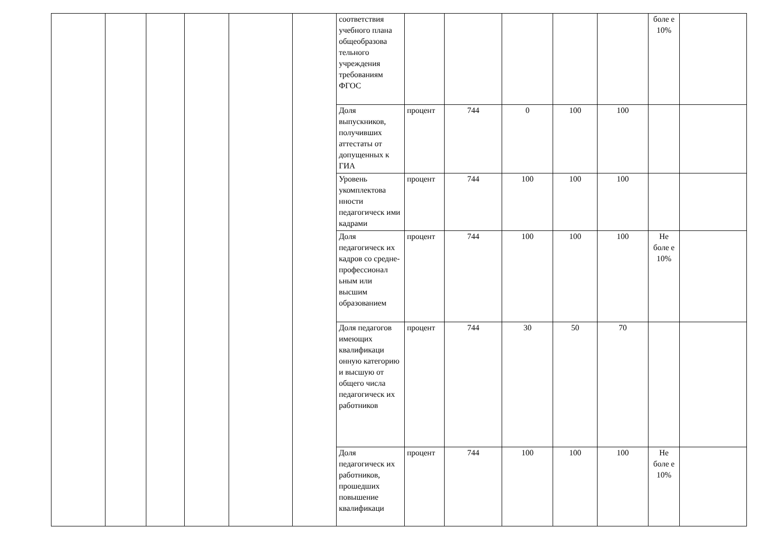| | | | | | | соответствия учебного плана общеобразова тельного учреждения требованиям ФГОС | | | | | | боле е 10% | |
| | | | | | | Доля выпускников, получивших аттестаты от допущенных к ГИА | процент | 744 | 0 | 100 | 100 | | |
| | | | | | | Уровень укомплектова нности педагогическ ими кадрами | процент | 744 | 100 | 100 | 100 | | |
| | | | | | | Доля педагогическ их кадров со средне-профессионал ьным или высшим образованием | процент | 744 | 100 | 100 | 100 | Не боле е 10% | |
| | | | | | | Доля педагогов имеющих квалификаци онную категорию и высшую от общего числа педагогическ их работников | процент | 744 | 30 | 50 | 70 | | |
| | | | | | | Доля педагогическ их работников, прошедших повышение квалификаци | процент | 744 | 100 | 100 | 100 | Не боле е 10% | |